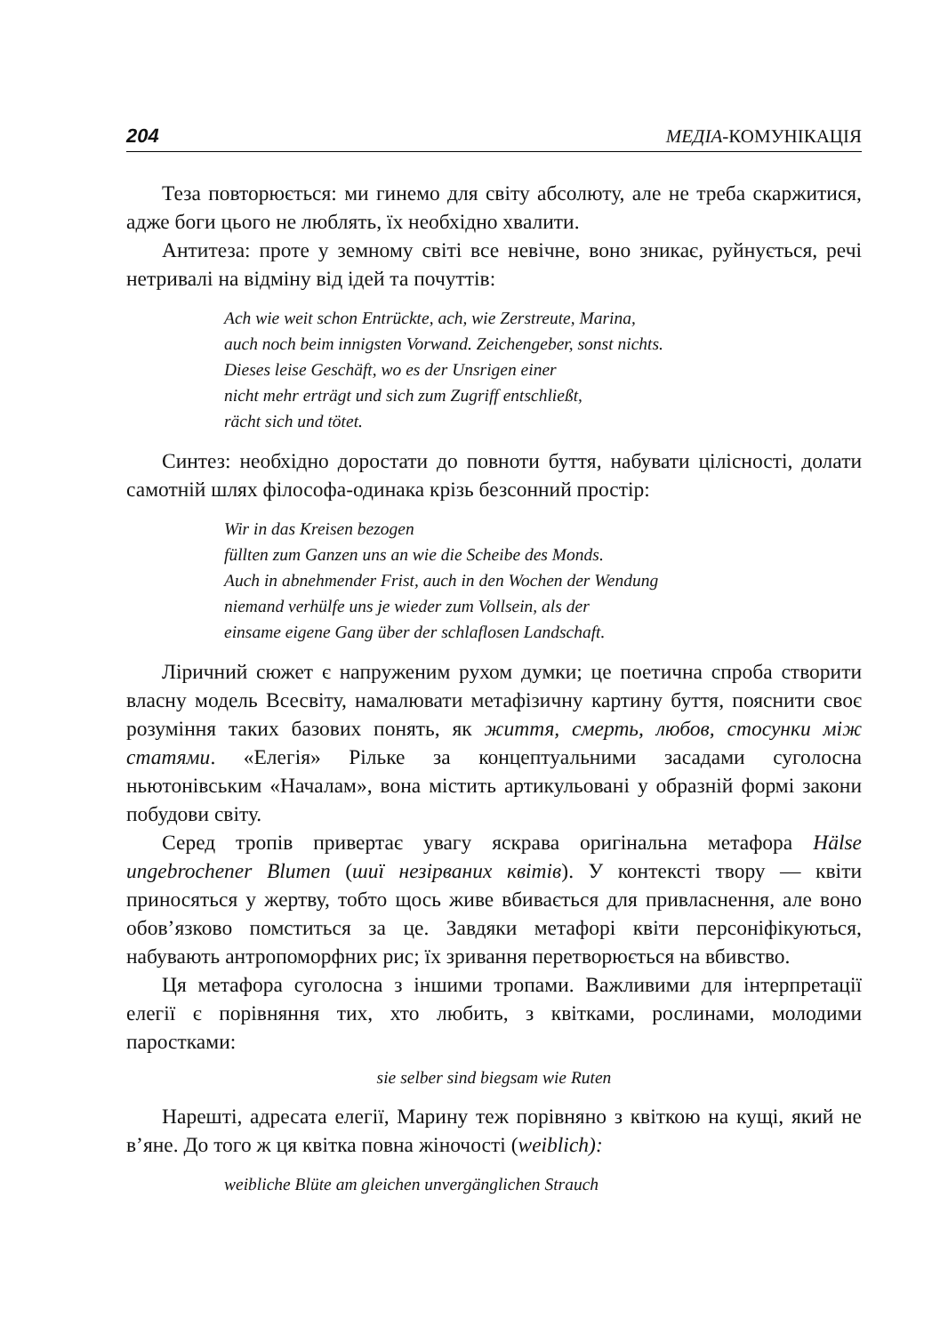204 МЕДІА-КОМУНІКАЦІЯ
Теза повторюється: ми гинемо для світу абсолюту, але не треба скаржитися, адже боги цього не люблять, їх необхідно хвалити.
Антитеза: проте у земному світі все невічне, воно зникає, руйнується, речі нетривалі на відміну від ідей та почуттів:
Ach wie weit schon Entrückte, ach, wie Zerstreute, Marina,
auch noch beim innigsten Vorwand. Zeichengeber, sonst nichts.
Dieses leise Geschäft, wo es der Unsrigen einer
nicht mehr erträgt und sich zum Zugriff entschließt,
rächt sich und tötet.
Синтез: необхідно доростати до повноти буття, набувати цілісності, долати самотній шлях філософа-одинака крізь безсонний простір:
Wir in das Kreisen bezogen
füllten zum Ganzen uns an wie die Scheibe des Monds.
Auch in abnehmender Frist, auch in den Wochen der Wendung
niemand verhülfe uns je wieder zum Vollsein, als der
einsame eigene Gang über der schlaflosen Landschaft.
Ліричний сюжет є напруженим рухом думки; це поетична спроба створити власну модель Всесвіту, намалювати метафізичну картину буття, пояснити своє розуміння таких базових понять, як життя, смерть, любов, стосунки між статями. «Елегія» Рільке за концептуальними засадами суголосна ньютонівським «Началам», вона містить артикульовані у образній формі закони побудови світу.
Серед тропів привертає увагу яскрава оригінальна метафора Hälse ungebrochener Blumen (шиї незірваних квітів). У контексті твору — квіти приносяться у жертву, тобто щось живе вбивається для привласнення, але воно обов’язково помститься за це. Завдяки метафорі квіти персоніфікуються, набувають антропоморфних рис; їх зривання перетворюється на вбивство.
Ця метафора суголосна з іншими тропами. Важливими для інтерпретації елегії є порівняння тих, хто любить, з квітками, рослинами, молодими паростками:
sie selber sind biegsam wie Ruten
Нарешті, адресата елегії, Марину теж порівняно з квіткою на кущі, який не в’яне. До того ж ця квітка повна жіночості (weiblich):
weibliche Blüte am gleichen unvergänglichen Strauch